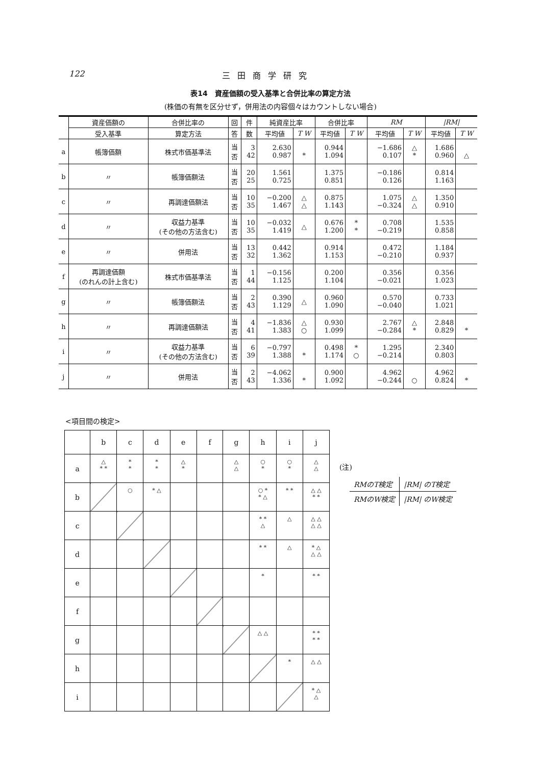122 三田商学研究
表14　資産価額の受入基準と合併比率の算定方法
(株価の有無を区分せず，併用法の内容個々はカウントしない場合)
| | 資産価額の | 合併比率の | 回 | 件 | 純資産比率 | | 合併比率 | | RM | | /RM/ | |
| --- | --- | --- | --- | --- | --- | --- | --- | --- | --- | --- | --- | --- |
| | 受入基準 | 算定方法 | 答 | 数 | 平均値 | T W | 平均値 | T W | 平均値 | T W | 平均値 | T W |
| a | 帳簿価額 | 株式市価基準法 | 当 否 | 3 42 | 2.630 0.987 | * | 0.944 1.094 | | −1.686 0.107 | △ * | 1.686 0.960 | △ |
| b | 〃 | 帳簿価額法 | 当 否 | 20 25 | 1.561 0.725 | | 1.375 0.851 | | −0.186 0.126 | | 0.814 1.163 | |
| c | 〃 | 再調達価額法 | 当 否 | 10 35 | −0.200 1.467 | △ △ | 0.875 1.143 | | 1.075 −0.324 | △ △ | 1.350 0.910 | |
| d | 〃 | 収益力基準 (その他の方法含む) | 当 否 | 10 35 | −0.032 1.419 | △ | 0.676 1.200 | * * | 0.708 −0.219 | | 1.535 0.858 | |
| e | 〃 | 併用法 | 当 否 | 13 32 | 0.442 1.362 | | 0.914 1.153 | | 0.472 −0.210 | | 1.184 0.937 | |
| f | 再調達価額 (のれんの計上含む) | 株式市価基準法 | 当 否 | 1 44 | −0.156 1.125 | | 0.200 1.104 | | 0.356 −0.021 | | 0.356 1.023 | |
| g | 〃 | 帳簿価額法 | 当 否 | 2 43 | 0.390 1.129 | △ | 0.960 1.090 | | 0.570 −0.040 | | 0.733 1.021 | |
| h | 〃 | 再調達価額法 | 当 否 | 4 41 | −1.836 1.383 | △ ○ | 0.930 1.099 | | 2.767 −0.284 | △ * | 2.848 0.829 | * |
| i | 〃 | 収益力基準 (その他の方法含む) | 当 否 | 6 39 | −0.797 1.388 | * | 0.498 1.174 | * ○ | 1.295 −0.214 | | 2.340 0.803 | |
| j | 〃 | 併用法 | 当 否 | 2 43 | −4.062 1.336 | * | 0.900 1.092 | | 4.962 −0.244 | ○ | 4.962 0.824 | * |
<項目間の検定>
| | b | c | d | e | f | g | h | i | j |
| a | △ * * | * * | * * | △ * | | △ △ | ○ * | ○ * | △ △ |
| b | | ○ | * △ | | | | ○ * * △ | * * | △ △ * * |
| c | | | | | | | * * △ | △ | △ △ △ △ |
| d | | | | | | | * * | △ | * △ △ △ |
| e | | | | | | | * | | * * |
| f | | | | | | | | | |
| g | | | | | | | △ △ | | * * * * |
| h | | | | | | | | * | △ △ |
| i | | | | | | | | | * △ △ |
(注)
| RMのT検定 | /RM/ のT検定 |
| RMのW検定 | /RM/ のW検定 |